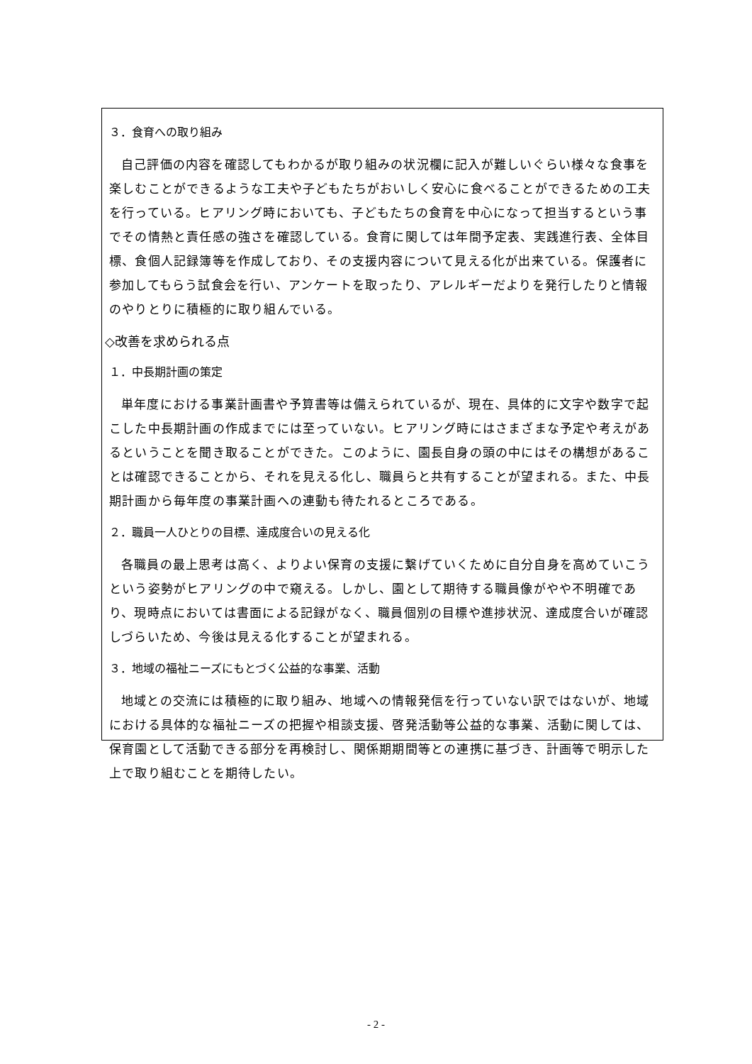３．食育への取り組み
自己評価の内容を確認してもわかるが取り組みの状況欄に記入が難しいぐらい様々な食事を楽しむことができるような工夫や子どもたちがおいしく安心に食べることができるための工夫を行っている。ヒアリング時においても、子どもたちの食育を中心になって担当するという事でその情熱と責任感の強さを確認している。食育に関しては年間予定表、実践進行表、全体目標、食個人記録簿等を作成しており、その支援内容について見える化が出来ている。保護者に参加してもらう試食会を行い、アンケートを取ったり、アレルギーだよりを発行したりと情報のやりとりに積極的に取り組んでいる。
◇改善を求められる点
１．中長期計画の策定
単年度における事業計画書や予算書等は備えられているが、現在、具体的に文字や数字で起こした中長期計画の作成までには至っていない。ヒアリング時にはさまざまな予定や考えがあるということを聞き取ることができた。このように、園長自身の頭の中にはその構想があることは確認できることから、それを見える化し、職員らと共有することが望まれる。また、中長期計画から毎年度の事業計画への連動も待たれるところである。
２．職員一人ひとりの目標、達成度合いの見える化
各職員の最上思考は高く、よりよい保育の支援に繋げていくために自分自身を高めていこうという姿勢がヒアリングの中で窺える。しかし、園として期待する職員像がやや不明確であり、現時点においては書面による記録がなく、職員個別の目標や進捗状況、達成度合いが確認しづらいため、今後は見える化することが望まれる。
３．地域の福祉ニーズにもとづく公益的な事業、活動
地域との交流には積極的に取り組み、地域への情報発信を行っていない訳ではないが、地域における具体的な福祉ニーズの把握や相談支援、啓発活動等公益的な事業、活動に関しては、保育園として活動できる部分を再検討し、関係期期間等との連携に基づき、計画等で明示した上で取り組むことを期待したい。
- 2 -